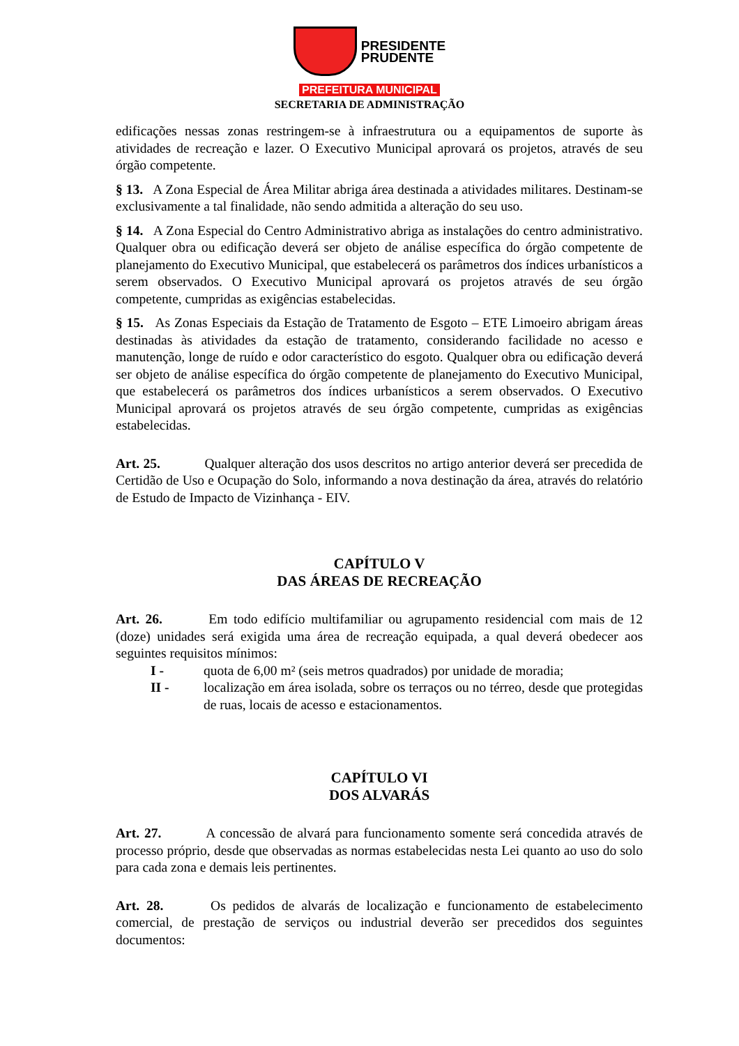PRESIDENTE
PRUDENTE
PREFEITURA MUNICIPAL
SECRETARIA DE ADMINISTRAÇÃO
edificações nessas zonas restringem-se à infraestrutura ou a equipamentos de suporte às atividades de recreação e lazer. O Executivo Municipal aprovará os projetos, através de seu órgão competente.
§ 13. A Zona Especial de Área Militar abriga área destinada a atividades militares. Destinam-se exclusivamente a tal finalidade, não sendo admitida a alteração do seu uso.
§ 14. A Zona Especial do Centro Administrativo abriga as instalações do centro administrativo. Qualquer obra ou edificação deverá ser objeto de análise específica do órgão competente de planejamento do Executivo Municipal, que estabelecerá os parâmetros dos índices urbanísticos a serem observados. O Executivo Municipal aprovará os projetos através de seu órgão competente, cumpridas as exigências estabelecidas.
§ 15. As Zonas Especiais da Estação de Tratamento de Esgoto – ETE Limoeiro abrigam áreas destinadas às atividades da estação de tratamento, considerando facilidade no acesso e manutenção, longe de ruído e odor característico do esgoto. Qualquer obra ou edificação deverá ser objeto de análise específica do órgão competente de planejamento do Executivo Municipal, que estabelecerá os parâmetros dos índices urbanísticos a serem observados. O Executivo Municipal aprovará os projetos através de seu órgão competente, cumpridas as exigências estabelecidas.
Art. 25. Qualquer alteração dos usos descritos no artigo anterior deverá ser precedida de Certidão de Uso e Ocupação do Solo, informando a nova destinação da área, através do relatório de Estudo de Impacto de Vizinhança - EIV.
CAPÍTULO V
DAS ÁREAS DE RECREAÇÃO
Art. 26. Em todo edifício multifamiliar ou agrupamento residencial com mais de 12 (doze) unidades será exigida uma área de recreação equipada, a qual deverá obedecer aos seguintes requisitos mínimos:
I - quota de 6,00 m² (seis metros quadrados) por unidade de moradia;
II - localização em área isolada, sobre os terraços ou no térreo, desde que protegidas de ruas, locais de acesso e estacionamentos.
CAPÍTULO VI
DOS ALVARÁS
Art. 27. A concessão de alvará para funcionamento somente será concedida através de processo próprio, desde que observadas as normas estabelecidas nesta Lei quanto ao uso do solo para cada zona e demais leis pertinentes.
Art. 28. Os pedidos de alvarás de localização e funcionamento de estabelecimento comercial, de prestação de serviços ou industrial deverão ser precedidos dos seguintes documentos: